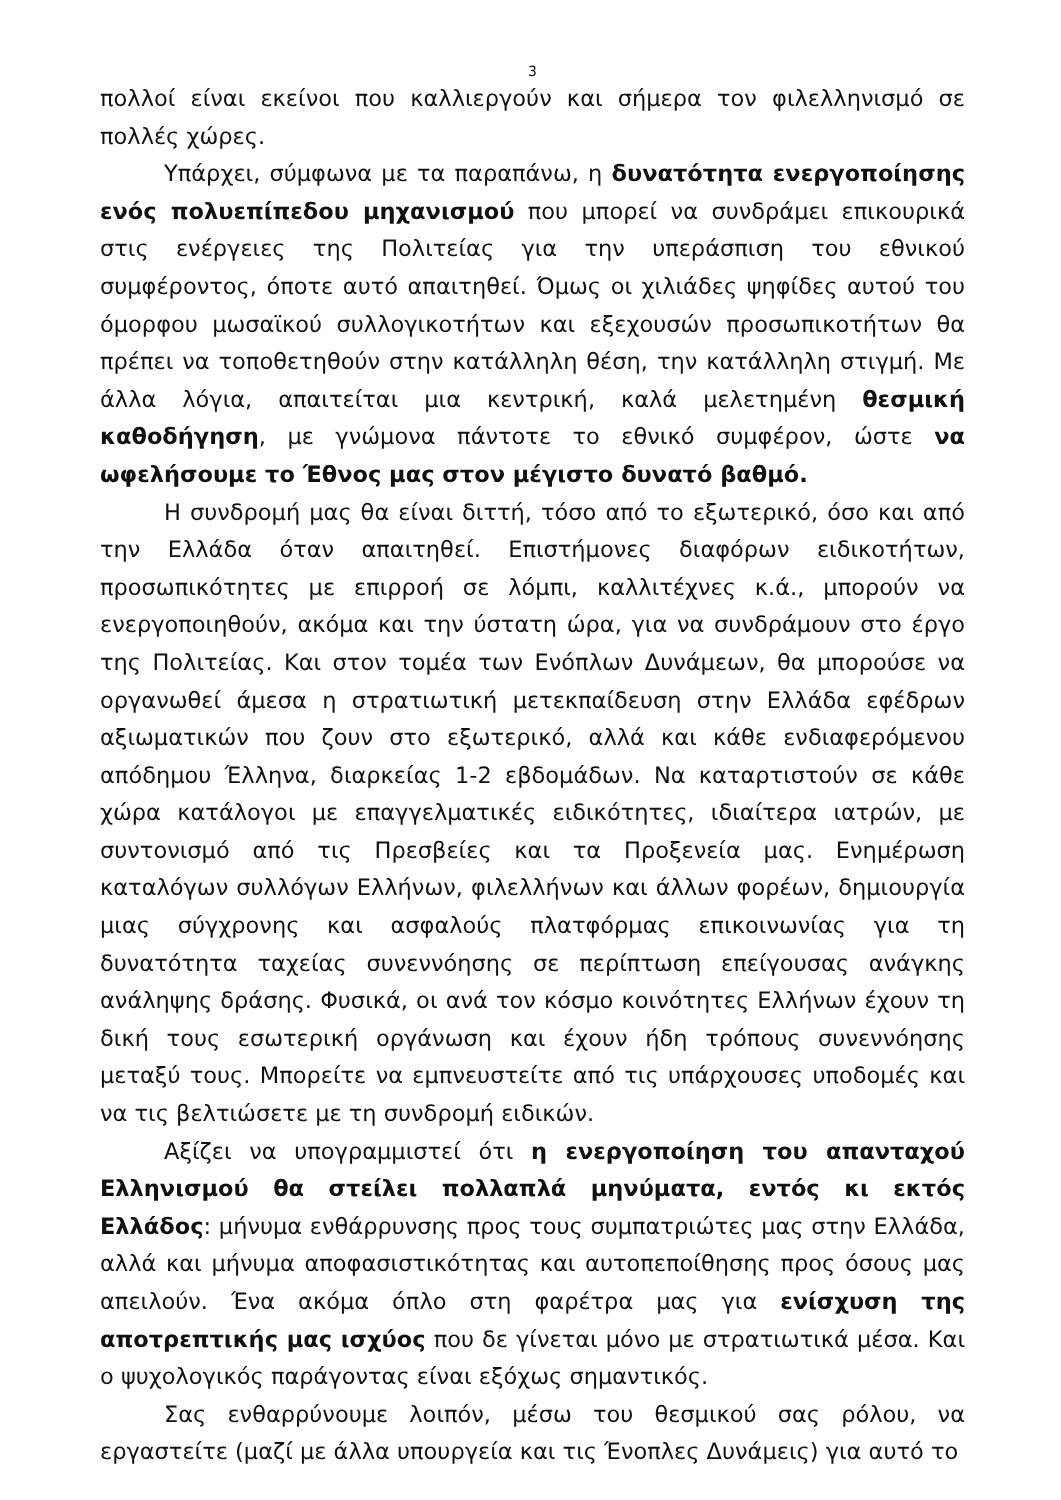3
πολλοί είναι εκείνοι που καλλιεργούν και σήμερα τον φιλελληνισμό σε πολλές χώρες.
Υπάρχει, σύμφωνα με τα παραπάνω, η δυνατότητα ενεργοποίησης ενός πολυεπίπεδου μηχανισμού που μπορεί να συνδράμει επικουρικά στις ενέργειες της Πολιτείας για την υπεράσπιση του εθνικού συμφέροντος, όποτε αυτό απαιτηθεί. Όμως οι χιλιάδες ψηφίδες αυτού του όμορφου μωσαϊκού συλλογικοτήτων και εξεχουσών προσωπικοτήτων θα πρέπει να τοποθετηθούν στην κατάλληλη θέση, την κατάλληλη στιγμή. Με άλλα λόγια, απαιτείται μια κεντρική, καλά μελετημένη θεσμική καθοδήγηση, με γνώμονα πάντοτε το εθνικό συμφέρον, ώστε να ωφελήσουμε το Έθνος μας στον μέγιστο δυνατό βαθμό.
Η συνδρομή μας θα είναι διττή, τόσο από το εξωτερικό, όσο και από την Ελλάδα όταν απαιτηθεί. Επιστήμονες διαφόρων ειδικοτήτων, προσωπικότητες με επιρροή σε λόμπι, καλλιτέχνες κ.ά., μπορούν να ενεργοποιηθούν, ακόμα και την ύστατη ώρα, για να συνδράμουν στο έργο της Πολιτείας. Και στον τομέα των Ενόπλων Δυνάμεων, θα μπορούσε να οργανωθεί άμεσα η στρατιωτική μετεκπαίδευση στην Ελλάδα εφέδρων αξιωματικών που ζουν στο εξωτερικό, αλλά και κάθε ενδιαφερόμενου απόδημου Έλληνα, διαρκείας 1-2 εβδομάδων. Να καταρτιστούν σε κάθε χώρα κατάλογοι με επαγγελματικές ειδικότητες, ιδιαίτερα ιατρών, με συντονισμό από τις Πρεσβείες και τα Προξενεία μας. Ενημέρωση καταλόγων συλλόγων Ελλήνων, φιλελλήνων και άλλων φορέων, δημιουργία μιας σύγχρονης και ασφαλούς πλατφόρμας επικοινωνίας για τη δυνατότητα ταχείας συνεννόησης σε περίπτωση επείγουσας ανάγκης ανάληψης δράσης. Φυσικά, οι ανά τον κόσμο κοινότητες Ελλήνων έχουν τη δική τους εσωτερική οργάνωση και έχουν ήδη τρόπους συνεννόησης μεταξύ τους. Μπορείτε να εμπνευστείτε από τις υπάρχουσες υποδομές και να τις βελτιώσετε με τη συνδρομή ειδικών.
Αξίζει να υπογραμμιστεί ότι η ενεργοποίηση του απανταχού Ελληνισμού θα στείλει πολλαπλά μηνύματα, εντός κι εκτός Ελλάδος: μήνυμα ενθάρρυνσης προς τους συμπατριώτες μας στην Ελλάδα, αλλά και μήνυμα αποφασιστικότητας και αυτοπεποίθησης προς όσους μας απειλούν. Ένα ακόμα όπλο στη φαρέτρα μας για ενίσχυση της αποτρεπτικής μας ισχύος που δε γίνεται μόνο με στρατιωτικά μέσα. Και ο ψυχολογικός παράγοντας είναι εξόχως σημαντικός.
Σας ενθαρρύνουμε λοιπόν, μέσω του θεσμικού σας ρόλου, να εργαστείτε (μαζί με άλλα υπουργεία και τις Ένοπλες Δυνάμεις) για αυτό το